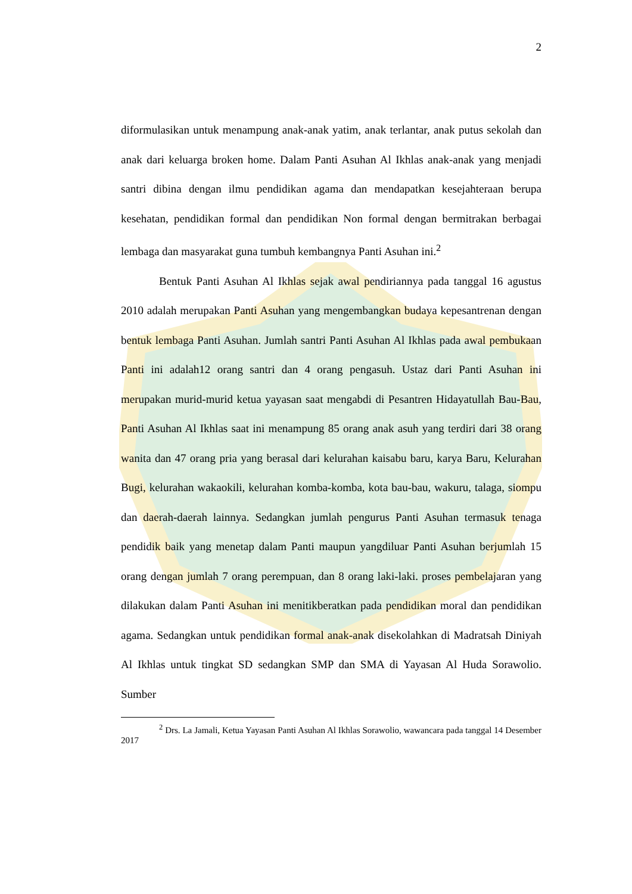2
diformulasikan untuk menampung anak-anak yatim, anak terlantar, anak putus sekolah dan anak dari keluarga broken home. Dalam Panti Asuhan Al Ikhlas anak-anak yang menjadi santri dibina dengan ilmu pendidikan agama dan mendapatkan kesejahteraan berupa kesehatan, pendidikan formal dan pendidikan Non formal dengan bermitrakan berbagai lembaga dan masyarakat guna tumbuh kembangnya Panti Asuhan ini.<sup>2</sup>
Bentuk Panti Asuhan Al Ikhlas sejak awal pendiriannya pada tanggal 16 agustus 2010 adalah merupakan Panti Asuhan yang mengembangkan budaya kepesantrenan dengan bentuk lembaga Panti Asuhan. Jumlah santri Panti Asuhan Al Ikhlas pada awal pembukaan Panti ini adalah12 orang santri dan 4 orang pengasuh. Ustaz dari Panti Asuhan ini merupakan murid-murid ketua yayasan saat mengabdi di Pesantren Hidayatullah Bau-Bau, Panti Asuhan Al Ikhlas saat ini menampung 85 orang anak asuh yang terdiri dari 38 orang wanita dan 47 orang pria yang berasal dari kelurahan kaisabu baru, karya Baru, Kelurahan Bugi, kelurahan wakaokili, kelurahan komba-komba, kota bau-bau, wakuru, talaga, siompu dan daerah-daerah lainnya. Sedangkan jumlah pengurus Panti Asuhan termasuk tenaga pendidik baik yang menetap dalam Panti maupun yangdiluar Panti Asuhan berjumlah 15 orang dengan jumlah 7 orang perempuan, dan 8 orang laki-laki. proses pembelajaran yang dilakukan dalam Panti Asuhan ini menitikberatkan pada pendidikan moral dan pendidikan agama. Sedangkan untuk pendidikan formal anak-anak disekolahkan di Madratsah Diniyah Al Ikhlas untuk tingkat SD sedangkan SMP dan SMA di Yayasan Al Huda Sorawolio. Sumber
<sup>2</sup> Drs. La Jamali, Ketua Yayasan Panti Asuhan Al Ikhlas Sorawolio, wawancara pada tanggal 14 Desember 2017